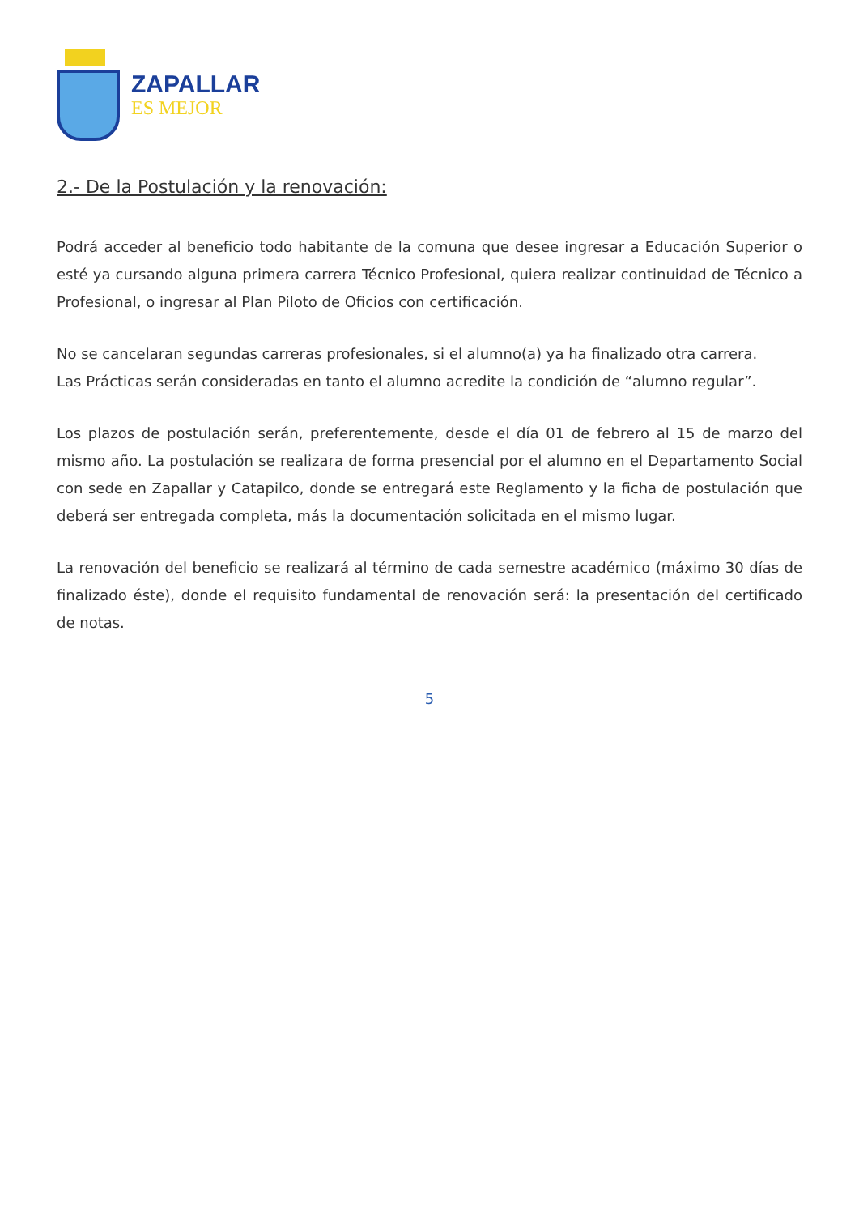ZAPALLAR
ES MEJOR
2.- De la Postulación y la renovación:
Podrá acceder al beneficio todo habitante de la comuna que desee ingresar a Educación Superior o esté ya cursando alguna primera carrera Técnico Profesional, quiera realizar continuidad de Técnico a Profesional, o ingresar al Plan Piloto de Oficios con certificación.
No se cancelaran segundas carreras profesionales, si el alumno(a) ya ha finalizado otra carrera.
Las Prácticas serán consideradas en tanto el alumno acredite la condición de “alumno regular”.
Los plazos de postulación serán, preferentemente, desde el día 01 de febrero al 15 de marzo del mismo año. La postulación se realizara de forma presencial por el alumno en el Departamento Social con sede en Zapallar y Catapilco, donde se entregará este Reglamento y la ficha de postulación que deberá ser entregada completa, más la documentación solicitada en el mismo lugar.
La renovación del beneficio se realizará al término de cada semestre académico (máximo 30 días de finalizado éste), donde el requisito fundamental de renovación será: la presentación del certificado de notas.
5